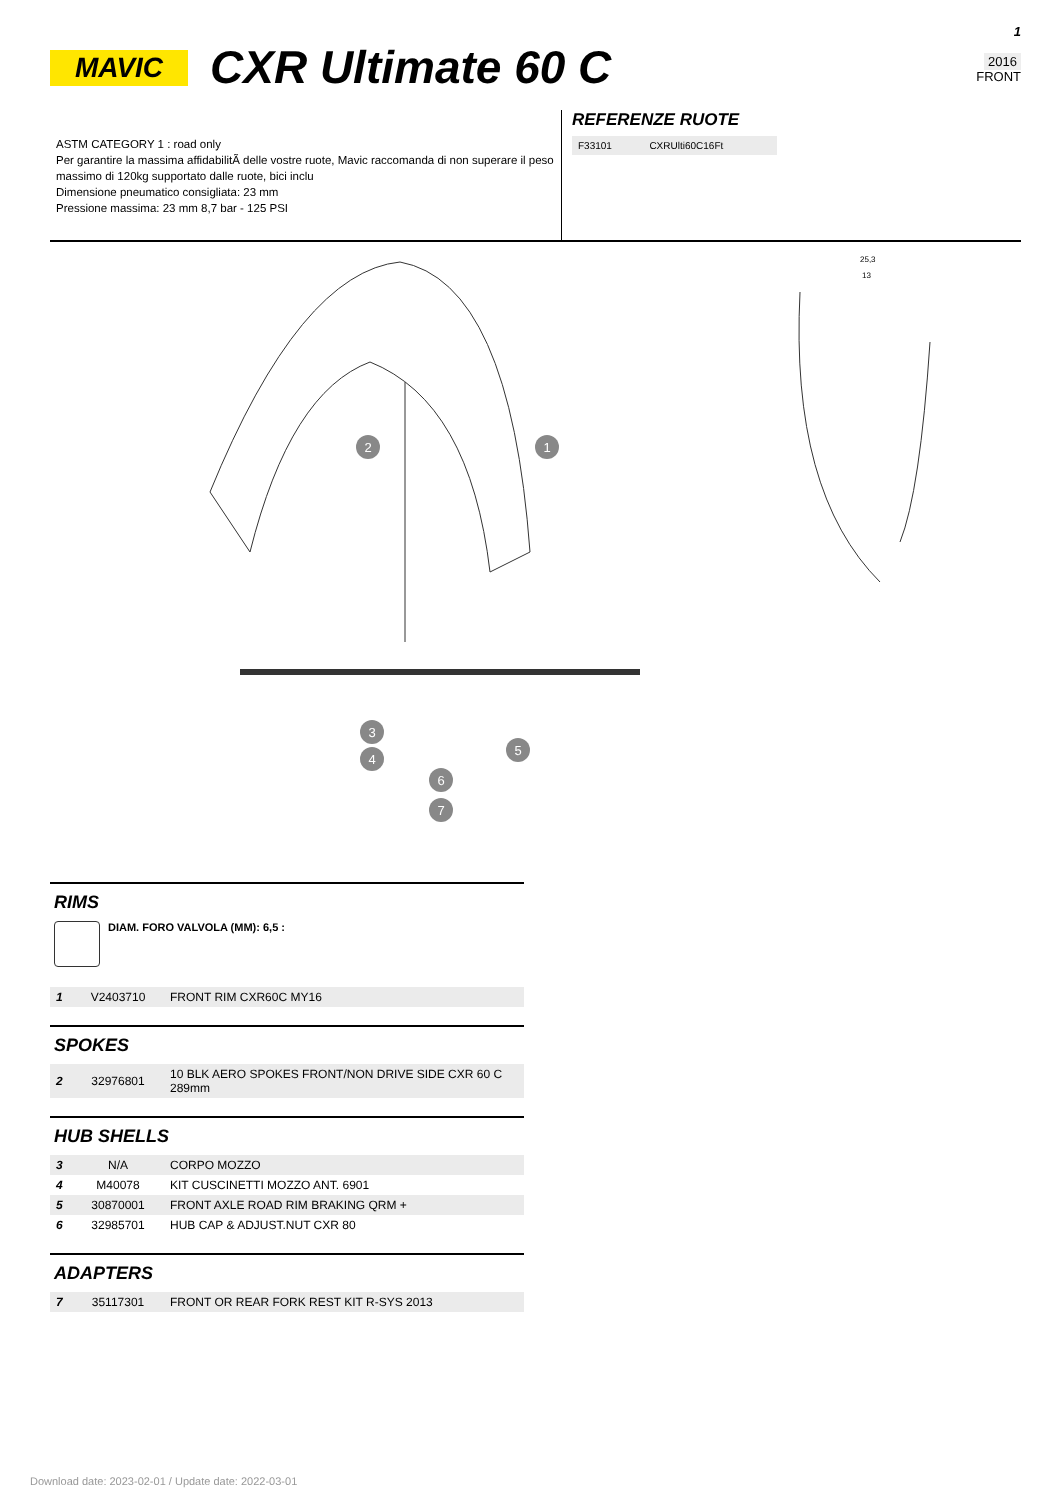MAVIC CXR Ultimate 60 C
1
2016
FRONT
ASTM CATEGORY 1 : road only
Per garantire la massima affidabilitÃ delle vostre ruote, Mavic raccomanda di non superare il peso massimo di 120kg supportato dalle ruote, bici inclu
Dimensione pneumatico consigliata: 23 mm
Pressione massima: 23 mm 8,7 bar - 125 PSI
REFERENZE RUOTE
| F33101 | CXRUlti60C16Ft |
2
1
3
4
5
6
7
25,3
13
RIMS
DIAM. FORO VALVOLA (MM): 6,5 :
| 1 | V2403710 | FRONT RIM CXR60C MY16 |
SPOKES
| 2 | 32976801 | 10 BLK AERO SPOKES FRONT/NON DRIVE SIDE CXR 60 C 289mm |
HUB SHELLS
| 3 | N/A | CORPO MOZZO |
| 4 | M40078 | KIT CUSCINETTI MOZZO ANT. 6901 |
| 5 | 30870001 | FRONT AXLE ROAD RIM BRAKING QRM + |
| 6 | 32985701 | HUB CAP & ADJUST.NUT CXR 80 |
ADAPTERS
| 7 | 35117301 | FRONT OR REAR FORK REST KIT R-SYS 2013 |
Download date: 2023-02-01 / Update date: 2022-03-01